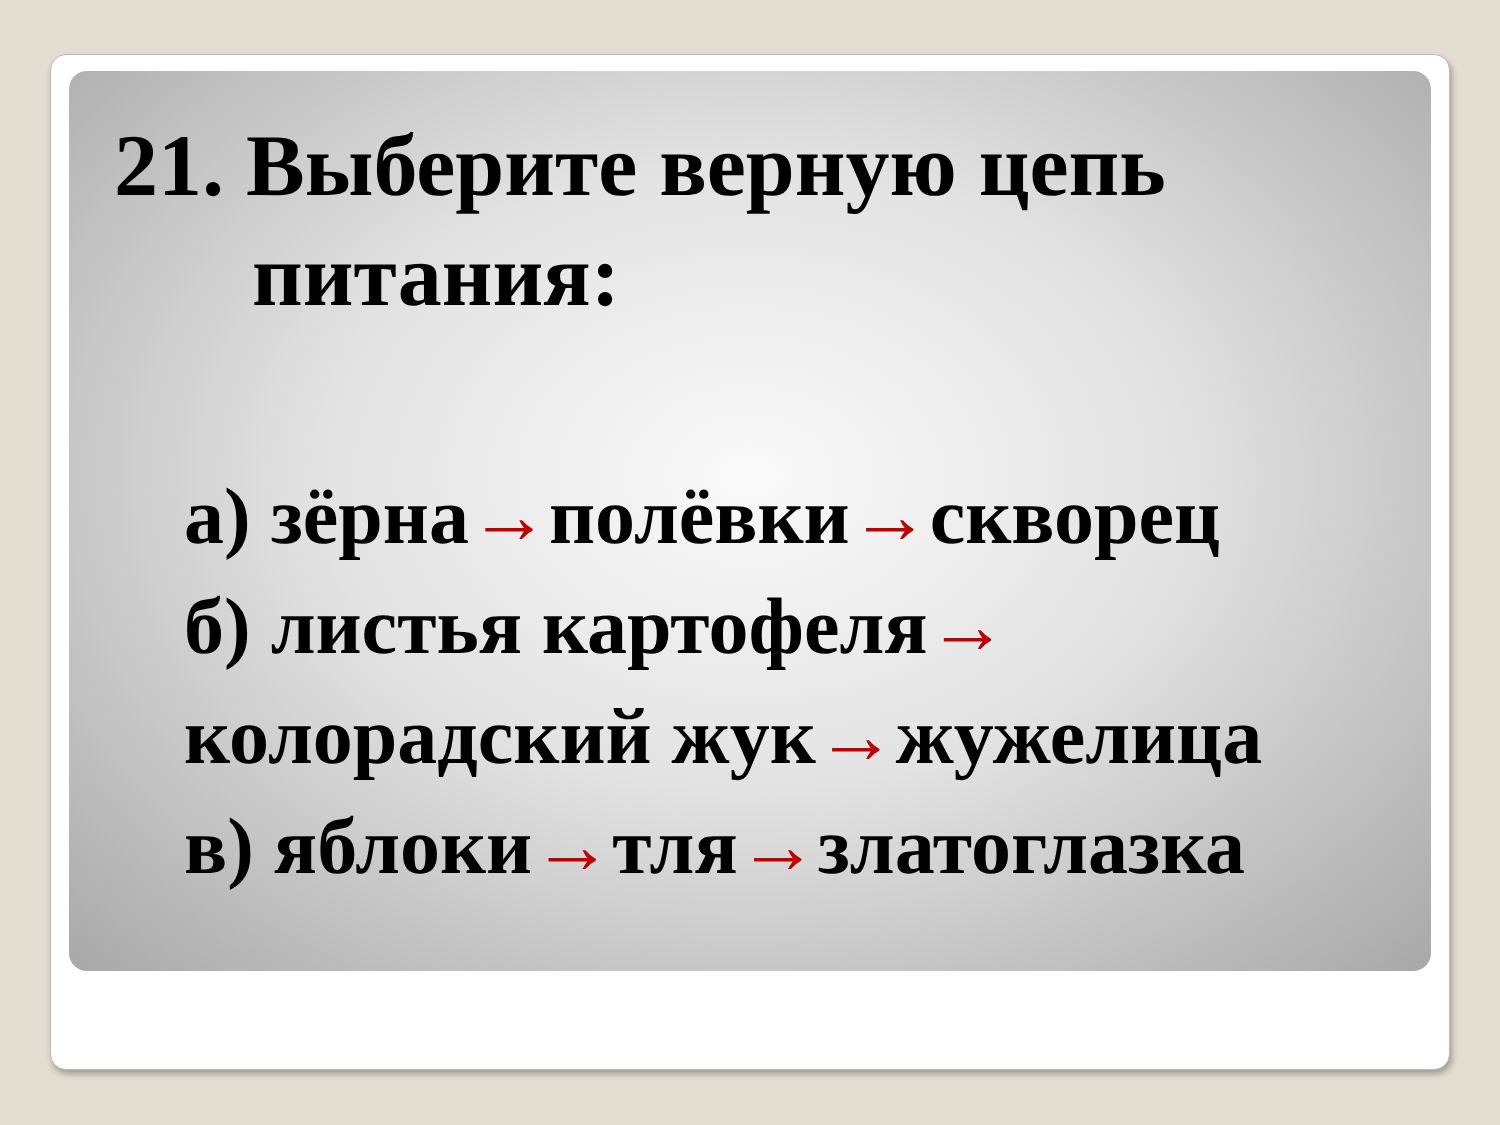21. Выберите верную цепь питания:
а) зёрна→полёвки→скворец
б) листья картофеля→ колорадский жук→жужелица
в) яблоки→тля→златоглазка